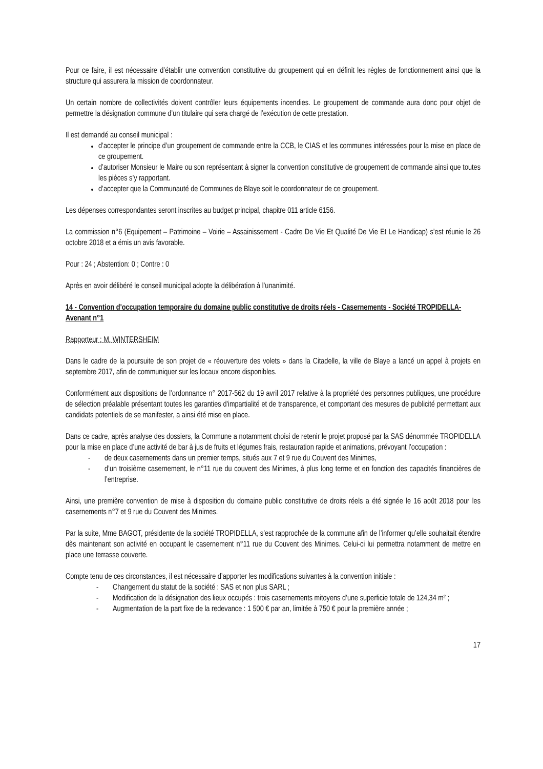Pour ce faire, il est nécessaire d’établir une convention constitutive du groupement qui en définit les règles de fonctionnement ainsi que la structure qui assurera la mission de coordonnateur.
Un certain nombre de collectivités doivent contrôler leurs équipements incendies. Le groupement de commande aura donc pour objet de permettre la désignation commune d’un titulaire qui sera chargé de l’exécution de cette prestation.
Il est demandé au conseil municipal :
d’accepter le principe d’un groupement de commande entre la CCB, le CIAS et les communes intéressées pour la mise en place de ce groupement.
d’autoriser Monsieur le Maire ou son représentant à signer la convention constitutive de groupement de commande ainsi que toutes les pièces s’y rapportant.
d’accepter que la Communauté de Communes de Blaye soit le coordonnateur de ce groupement.
Les dépenses correspondantes seront inscrites au budget principal, chapitre 011 article 6156.
La commission n°6 (Equipement – Patrimoine – Voirie – Assainissement - Cadre De Vie Et Qualité De Vie Et Le Handicap) s’est réunie le 26 octobre 2018 et a émis un avis favorable.
Pour : 24 ; Abstention: 0 ; Contre : 0
Après en avoir délibéré le conseil municipal adopte la délibération à l’unanimité.
14 - Convention d'occupation temporaire du domaine public constitutive de droits réels - Casernements - Société TROPIDELLA- Avenant n°1
Rapporteur : M. WINTERSHEIM
Dans le cadre de la poursuite de son projet de « réouverture des volets » dans la Citadelle, la ville de Blaye a lancé un appel à projets en septembre 2017, afin de communiquer sur les locaux encore disponibles.
Conformément aux dispositions de l’ordonnance n° 2017-562 du 19 avril 2017 relative à la propriété des personnes publiques, une procédure de sélection préalable présentant toutes les garanties d'impartialité et de transparence, et comportant des mesures de publicité permettant aux candidats potentiels de se manifester, a ainsi été mise en place.
Dans ce cadre, après analyse des dossiers, la Commune a notamment choisi de retenir le projet proposé par la SAS dénommée TROPIDELLA pour la mise en place d’une activité de bar à jus de fruits et légumes frais, restauration rapide et animations, prévoyant l’occupation :
- de deux casernements dans un premier temps, situés aux 7 et 9 rue du Couvent des Minimes,
- d’un troisième casernement, le n°11 rue du couvent des Minimes, à plus long terme et en fonction des capacités financières de l’entreprise.
Ainsi, une première convention de mise à disposition du domaine public constitutive de droits réels a été signée le 16 août 2018 pour les casernements n°7 et 9 rue du Couvent des Minimes.
Par la suite, Mme BAGOT, présidente de la société TROPIDELLA, s’est rapprochée de la commune afin de l’informer qu’elle souhaitait étendre dès maintenant son activité en occupant le casernement n°11 rue du Couvent des Minimes. Celui-ci lui permettra notamment de mettre en place une terrasse couverte.
Compte tenu de ces circonstances, il est nécessaire d’apporter les modifications suivantes à la convention initiale :
- Changement du statut de la société : SAS et non plus SARL ;
- Modification de la désignation des lieux occupés : trois casernements mitoyens d’une superficie totale de 124,34 m² ;
- Augmentation de la part fixe de la redevance : 1 500 € par an, limitée à 750 € pour la première année ;
17